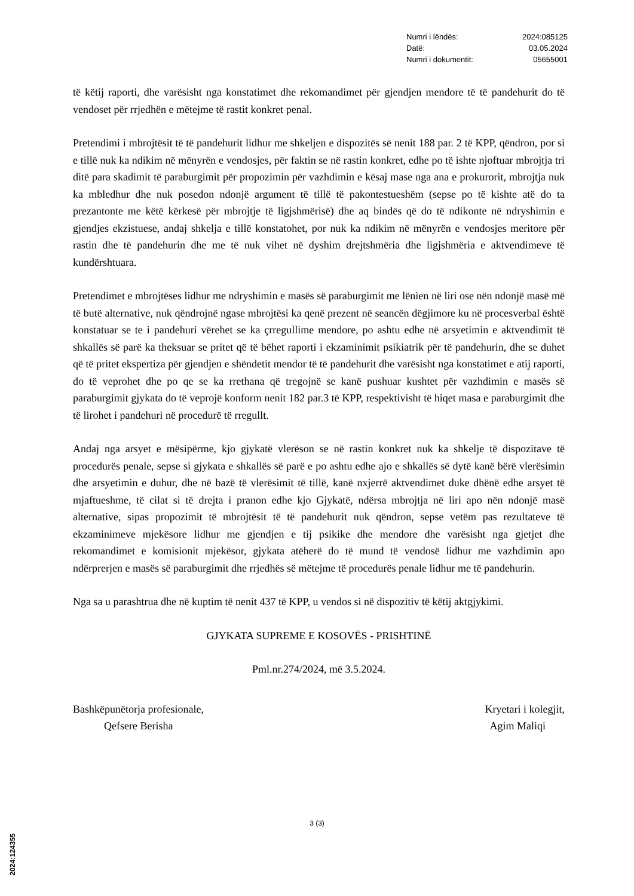Numri i lëndës: 2024:085125
Datë: 03.05.2024
Numri i dokumentit: 05655001
të këtij raporti, dhe varësisht nga konstatimet dhe rekomandimet për gjendjen mendore të të pandehurit do të vendoset për rrjedhën e mëtejme të rastit konkret penal.
Pretendimi i mbrojtësit të të pandehurit lidhur me shkeljen e dispozitës së nenit 188 par. 2 të KPP, qëndron, por si e tillë nuk ka ndikim në mënyrën e vendosjes, për faktin se në rastin konkret, edhe po të ishte njoftuar mbrojtja tri ditë para skadimit të paraburgimit për propozimin për vazhdimin e kësaj mase nga ana e prokurorit, mbrojtja nuk ka mbledhur dhe nuk posedon ndonjë argument të tillë të pakontestueshëm (sepse po të kishte atë do ta prezantonte me këtë kërkesë për mbrojtje të ligjshmërisë) dhe aq bindës që do të ndikonte në ndryshimin e gjendjes ekzistuese, andaj shkelja e tillë konstatohet, por nuk ka ndikim në mënyrën e vendosjes meritore për rastin dhe të pandehurin dhe me të nuk vihet në dyshim drejtshmëria dhe ligjshmëria e aktvendimeve të kundërshtuara.
Pretendimet e mbrojtëses lidhur me ndryshimin e masës së paraburgimit me lënien në liri ose nën ndonjë masë më të butë alternative, nuk qëndrojnë ngase mbrojtësi ka qenë prezent në seancën dëgjimore ku në procesverbal është konstatuar se te i pandehuri vërehet se ka çrregullime mendore, po ashtu edhe në arsyetimin e aktvendimit të shkallës së parë ka theksuar se pritet që të bëhet raporti i ekzaminimit psikiatrik për të pandehurin, dhe se duhet që të pritet ekspertiza për gjendjen e shëndetit mendor të të pandehurit dhe varësisht nga konstatimet e atij raporti, do të veprohet dhe po qe se ka rrethana që tregojnë se kanë pushuar kushtet për vazhdimin e masës së paraburgimit gjykata do të veprojë konform nenit 182 par.3 të KPP, respektivisht të hiqet masa e paraburgimit dhe të lirohet i pandehuri në procedurë të rregullt.
Andaj nga arsyet e mësipërme, kjo gjykatë vlerëson se në rastin konkret nuk ka shkelje të dispozitave të procedurës penale, sepse si gjykata e shkallës së parë e po ashtu edhe ajo e shkallës së dytë kanë bërë vlerësimin dhe arsyetimin e duhur, dhe në bazë të vlerësimit të tillë, kanë nxjerrë aktvendimet duke dhënë edhe arsyet të mjaftueshme, të cilat si të drejta i pranon edhe kjo Gjykatë, ndërsa mbrojtja në liri apo nën ndonjë masë alternative, sipas propozimit të mbrojtësit të të pandehurit nuk qëndron, sepse vetëm pas rezultateve të ekzaminimeve mjekësore lidhur me gjendjen e tij psikike dhe mendore dhe varësisht nga gjetjet dhe rekomandimet e komisionit mjekësor, gjykata atëherë do të mund të vendosë lidhur me vazhdimin apo ndërprerjen e masës së paraburgimit dhe rrjedhës së mëtejme të procedurës penale lidhur me të pandehurin.
Nga sa u parashtrua dhe në kuptim të nenit 437 të KPP, u vendos si në dispozitiv të këtij aktgjykimi.
GJYKATA SUPREME E KOSOVËS - PRISHTINË
Pml.nr.274/2024, më 3.5.2024.
Bashkëpunëtorja profesionale,
Qefsere Berisha
Kryetari i kolegjit,
Agim Maliqi
3 (3)
2024:124355